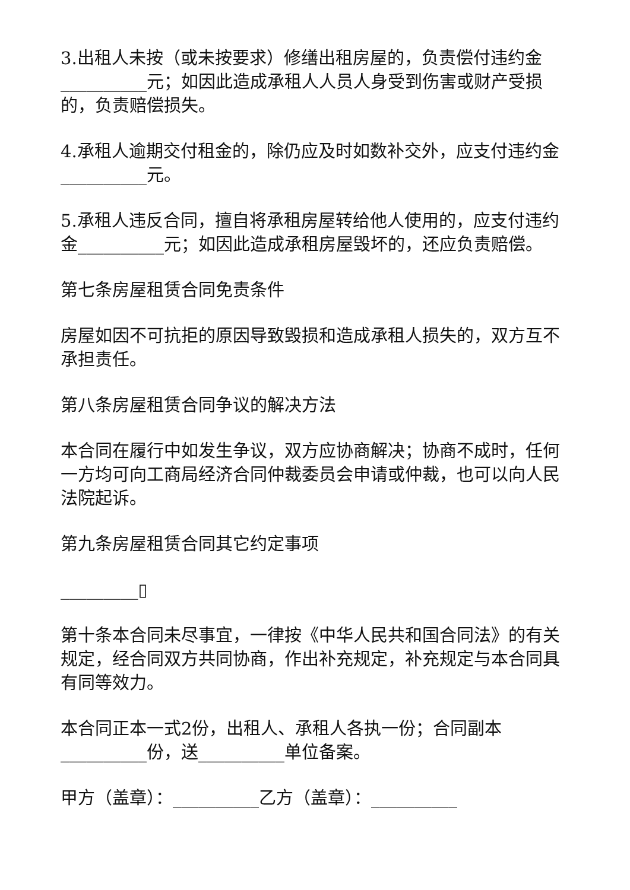3.出租人未按（或未按要求）修缮出租房屋的，负责偿付违约金__________元；如因此造成承租人人员人身受到伤害或财产受损的，负责赔偿损失。
4.承租人逾期交付租金的，除仍应及时如数补交外，应支付违约金__________元。
5.承租人违反合同，擅自将承租房屋转给他人使用的，应支付违约金__________元；如因此造成承租房屋毁坏的，还应负责赔偿。
第七条房屋租赁合同免责条件
房屋如因不可抗拒的原因导致毁损和造成承租人损失的，双方互不承担责任。
第八条房屋租赁合同争议的解决方法
本合同在履行中如发生争议，双方应协商解决；协商不成时，任何一方均可向工商局经济合同仲裁委员会申请或仲裁，也可以向人民法院起诉。
第九条房屋租赁合同其它约定事项
_________▯
第十条本合同未尽事宜，一律按《中华人民共和国合同法》的有关规定，经合同双方共同协商，作出补充规定，补充规定与本合同具有同等效力。
本合同正本一式2份，出租人、承租人各执一份；合同副本__________份，送__________单位备案。
甲方（盖章）：__________乙方（盖章）：__________